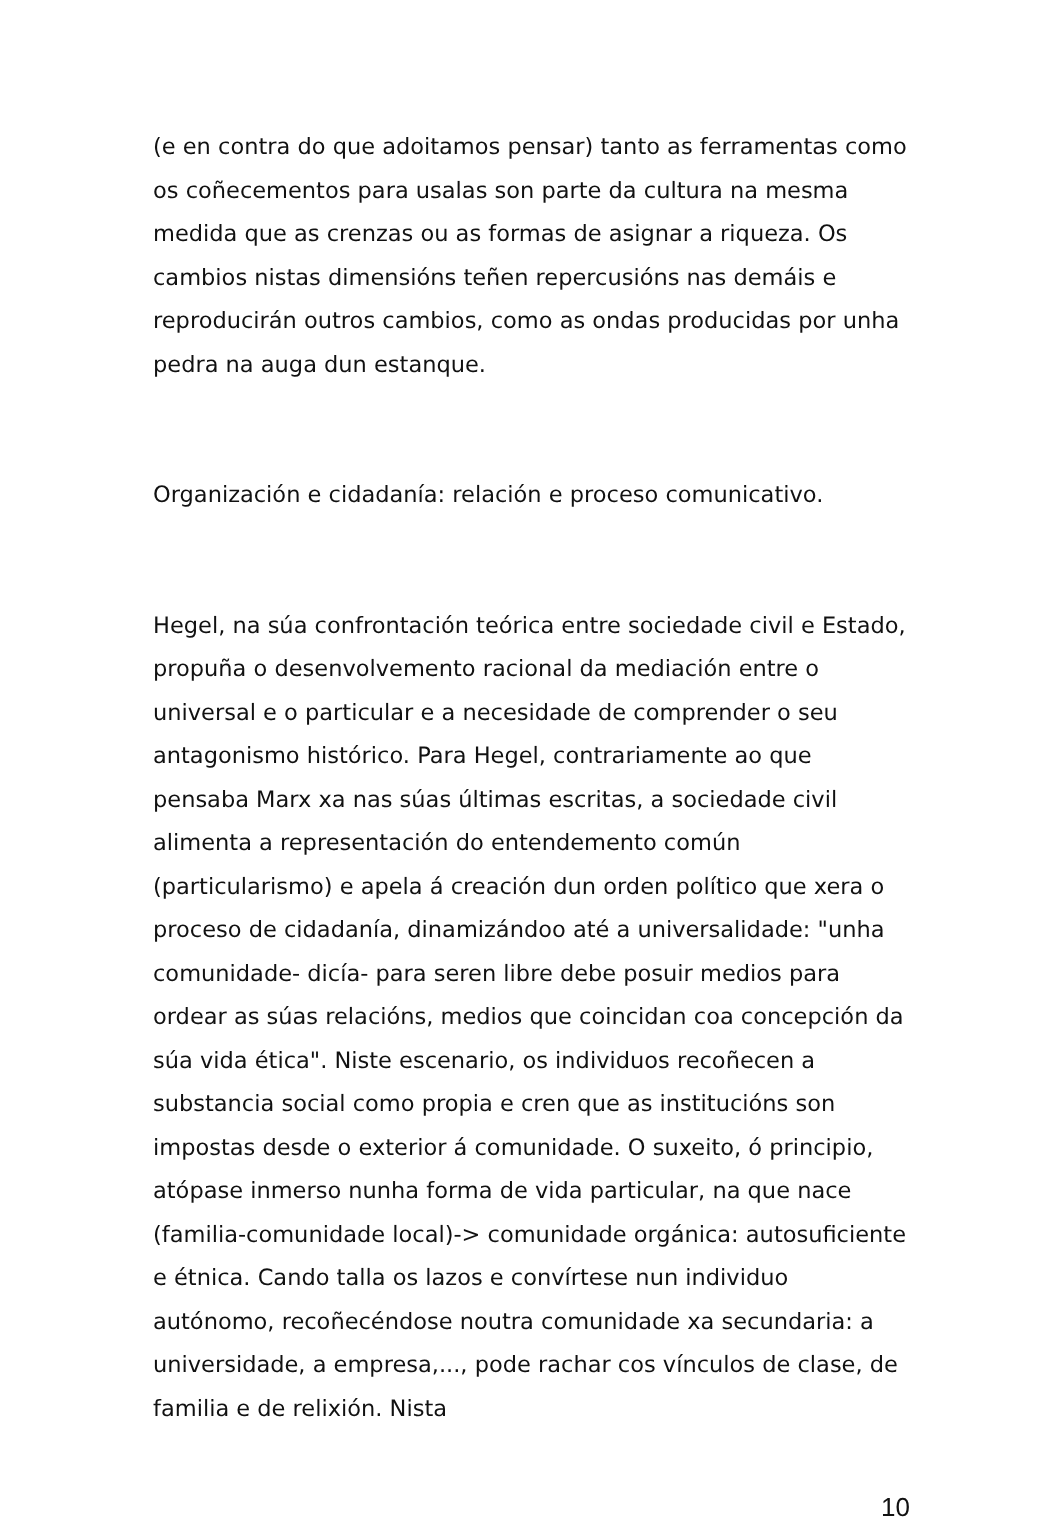(e en contra do que adoitamos pensar) tanto as ferramentas como os coñecementos para usalas son parte da cultura na mesma medida que as crenzas ou as formas de asignar a riqueza. Os cambios nistas dimensións teñen repercusións nas demáis e reproducirán outros cambios, como as ondas producidas por unha pedra na auga dun estanque.
Organización e cidadanía: relación e proceso comunicativo.
Hegel, na súa confrontación teórica entre sociedade civil e Estado, propuña o desenvolvemento racional da mediación entre o universal e o particular e a necesidade de comprender o seu antagonismo histórico. Para Hegel, contrariamente ao que pensaba Marx xa nas súas últimas escritas, a sociedade civil alimenta a representación do entendemento común (particularismo) e apela á creación dun orden político que xera o proceso de cidadanía, dinamizándoo até a universalidade: "unha comunidade- dicía- para seren libre debe posuir medios para ordear as súas relacións, medios que coincidan coa concepción da súa vida ética". Niste escenario, os individuos recoñecen a substancia social como propia e cren que as institucións son impostas desde o exterior á comunidade. O suxeito, ó principio, atópase inmerso nunha forma de vida particular, na que nace (familia-comunidade local)-> comunidade orgánica: autosuficiente e étnica. Cando talla os lazos e convírtese nun individuo autónomo, recoñecéndose noutra comunidade xa secundaria: a universidade, a empresa,..., pode rachar cos vínculos de clase, de familia e de relixión. Nista
10